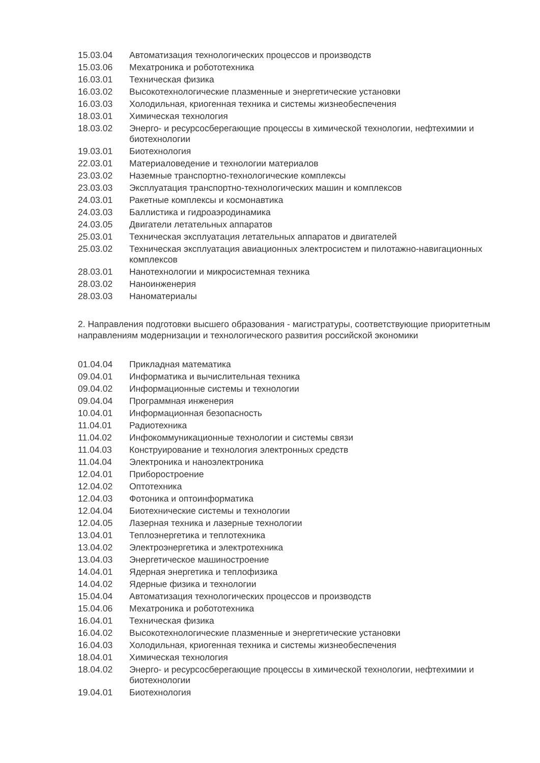| 15.03.04 | Автоматизация технологических процессов и производств |
| 15.03.06 | Мехатроника и робототехника |
| 16.03.01 | Техническая физика |
| 16.03.02 | Высокотехнологические плазменные и энергетические установки |
| 16.03.03 | Холодильная, криогенная техника и системы жизнеобеспечения |
| 18.03.01 | Химическая технология |
| 18.03.02 | Энерго- и ресурсосберегающие процессы в химической технологии, нефтехимии и биотехнологии |
| 19.03.01 | Биотехнология |
| 22.03.01 | Материаловедение и технологии материалов |
| 23.03.02 | Наземные транспортно-технологические комплексы |
| 23.03.03 | Эксплуатация транспортно-технологических машин и комплексов |
| 24.03.01 | Ракетные комплексы и космонавтика |
| 24.03.03 | Баллистика и гидроаэродинамика |
| 24.03.05 | Двигатели летательных аппаратов |
| 25.03.01 | Техническая эксплуатация летательных аппаратов и двигателей |
| 25.03.02 | Техническая эксплуатация авиационных электросистем и пилотажно-навигационных комплексов |
| 28.03.01 | Нанотехнологии и микросистемная техника |
| 28.03.02 | Наноинженерия |
| 28.03.03 | Наноматериалы |
2. Направления подготовки высшего образования - магистратуры, соответствующие приоритетным направлениям модернизации и технологического развития российской экономики
| 01.04.04 | Прикладная математика |
| 09.04.01 | Информатика и вычислительная техника |
| 09.04.02 | Информационные системы и технологии |
| 09.04.04 | Программная инженерия |
| 10.04.01 | Информационная безопасность |
| 11.04.01 | Радиотехника |
| 11.04.02 | Инфокоммуникационные технологии и системы связи |
| 11.04.03 | Конструирование и технология электронных средств |
| 11.04.04 | Электроника и наноэлектроника |
| 12.04.01 | Приборостроение |
| 12.04.02 | Оптотехника |
| 12.04.03 | Фотоника и оптоинформатика |
| 12.04.04 | Биотехнические системы и технологии |
| 12.04.05 | Лазерная техника и лазерные технологии |
| 13.04.01 | Теплоэнергетика и теплотехника |
| 13.04.02 | Электроэнергетика и электротехника |
| 13.04.03 | Энергетическое машиностроение |
| 14.04.01 | Ядерная энергетика и теплофизика |
| 14.04.02 | Ядерные физика и технологии |
| 15.04.04 | Автоматизация технологических процессов и производств |
| 15.04.06 | Мехатроника и робототехника |
| 16.04.01 | Техническая физика |
| 16.04.02 | Высокотехнологические плазменные и энергетические установки |
| 16.04.03 | Холодильная, криогенная техника и системы жизнеобеспечения |
| 18.04.01 | Химическая технология |
| 18.04.02 | Энерго- и ресурсосберегающие процессы в химической технологии, нефтехимии и биотехнологии |
| 19.04.01 | Биотехнология |